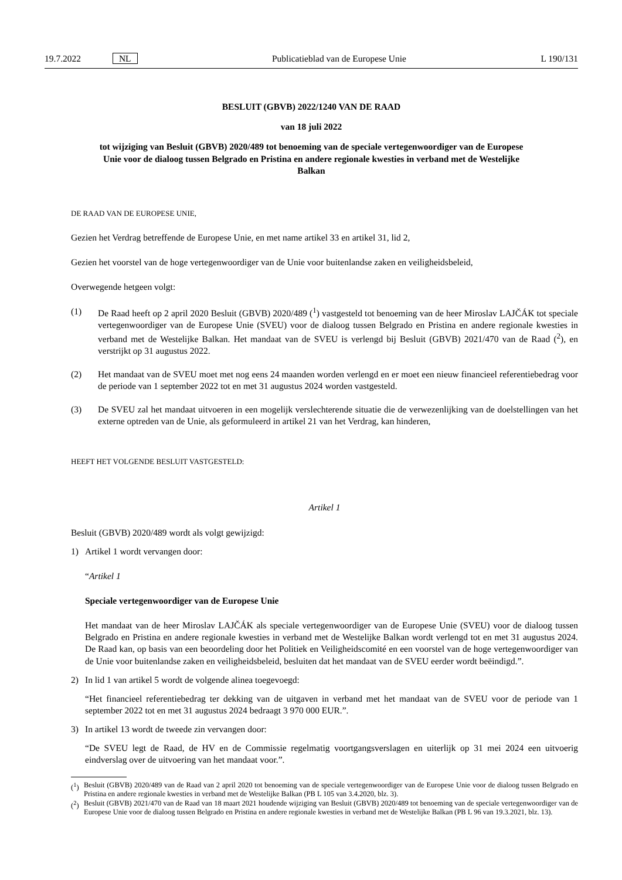19.7.2022 NL Publicatieblad van de Europese Unie L 190/131
BESLUIT (GBVB) 2022/1240 VAN DE RAAD
van 18 juli 2022
tot wijziging van Besluit (GBVB) 2020/489 tot benoeming van de speciale vertegenwoordiger van de Europese Unie voor de dialoog tussen Belgrado en Pristina en andere regionale kwesties in verband met de Westelijke Balkan
DE RAAD VAN DE EUROPESE UNIE,
Gezien het Verdrag betreffende de Europese Unie, en met name artikel 33 en artikel 31, lid 2,
Gezien het voorstel van de hoge vertegenwoordiger van de Unie voor buitenlandse zaken en veiligheidsbeleid,
Overwegende hetgeen volgt:
(1) De Raad heeft op 2 april 2020 Besluit (GBVB) 2020/489 (<sup>1</sup>) vastgesteld tot benoeming van de heer Miroslav LAJČÁK tot speciale vertegenwoordiger van de Europese Unie (SVEU) voor de dialoog tussen Belgrado en Pristina en andere regionale kwesties in verband met de Westelijke Balkan. Het mandaat van de SVEU is verlengd bij Besluit (GBVB) 2021/470 van de Raad (<sup>2</sup>), en verstrijkt op 31 augustus 2022.
(2) Het mandaat van de SVEU moet met nog eens 24 maanden worden verlengd en er moet een nieuw financieel referentiebedrag voor de periode van 1 september 2022 tot en met 31 augustus 2024 worden vastgesteld.
(3) De SVEU zal het mandaat uitvoeren in een mogelijk verslechterende situatie die de verwezenlijking van de doelstellingen van het externe optreden van de Unie, als geformuleerd in artikel 21 van het Verdrag, kan hinderen,
HEEFT HET VOLGENDE BESLUIT VASTGESTELD:
Artikel 1
Besluit (GBVB) 2020/489 wordt als volgt gewijzigd:
1) Artikel 1 wordt vervangen door:
“Artikel 1
Speciale vertegenwoordiger van de Europese Unie
Het mandaat van de heer Miroslav LAJČÁK als speciale vertegenwoordiger van de Europese Unie (SVEU) voor de dialoog tussen Belgrado en Pristina en andere regionale kwesties in verband met de Westelijke Balkan wordt verlengd tot en met 31 augustus 2024. De Raad kan, op basis van een beoordeling door het Politiek en Veiligheidscomité en een voorstel van de hoge vertegenwoordiger van de Unie voor buitenlandse zaken en veiligheidsbeleid, besluiten dat het mandaat van de SVEU eerder wordt beëindigd.”.
2) In lid 1 van artikel 5 wordt de volgende alinea toegevoegd:
“Het financieel referentiebedrag ter dekking van de uitgaven in verband met het mandaat van de SVEU voor de periode van 1 september 2022 tot en met 31 augustus 2024 bedraagt 3 970 000 EUR.”.
3) In artikel 13 wordt de tweede zin vervangen door:
“De SVEU legt de Raad, de HV en de Commissie regelmatig voortgangsverslagen en uiterlijk op 31 mei 2024 een uitvoerig eindverslag over de uitvoering van het mandaat voor.”.
(<sup>1</sup>) Besluit (GBVB) 2020/489 van de Raad van 2 april 2020 tot benoeming van de speciale vertegenwoordiger van de Europese Unie voor de dialoog tussen Belgrado en Pristina en andere regionale kwesties in verband met de Westelijke Balkan (PB L 105 van 3.4.2020, blz. 3).
(<sup>2</sup>) Besluit (GBVB) 2021/470 van de Raad van 18 maart 2021 houdende wijziging van Besluit (GBVB) 2020/489 tot benoeming van de speciale vertegenwoordiger van de Europese Unie voor de dialoog tussen Belgrado en Pristina en andere regionale kwesties in verband met de Westelijke Balkan (PB L 96 van 19.3.2021, blz. 13).